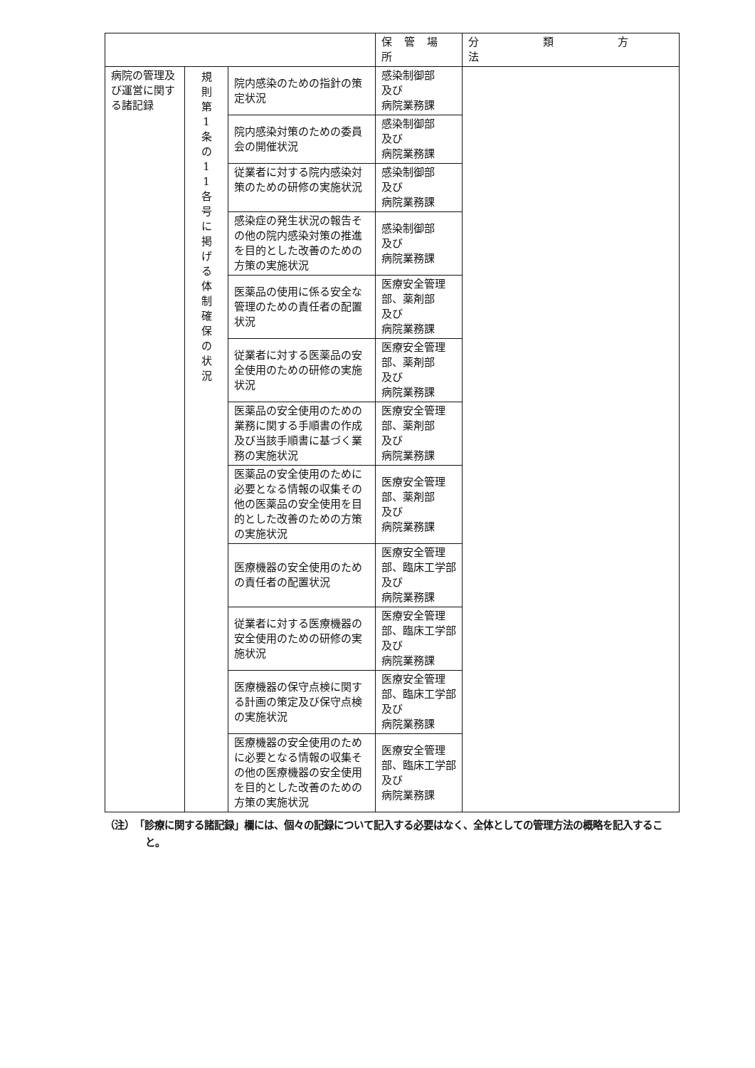| | | | 保 管 場 所 | 分 類 方 法 |
| --- | --- | --- | --- | --- |
| 病院の管理及び運営に関する諸記録 | 規 則 第 1 条 の 1 1 各 号 に 掲 げ る 体 制 確 保 の 状 況 | 院内感染のための指針の策定状況 | 感染制御部 及び 病院業務課 | |
| | | 院内感染対策のための委員会の開催状況 | 感染制御部 及び 病院業務課 | |
| | | 従業者に対する院内感染対策のための研修の実施状況 | 感染制御部 及び 病院業務課 | |
| | | 感染症の発生状況の報告その他の院内感染対策の推進を目的とした改善のための方策の実施状況 | 感染制御部 及び 病院業務課 | |
| | | 医薬品の使用に係る安全な管理のための責任者の配置状況 | 医療安全管理部、薬剤部 及び 病院業務課 | |
| | | 従業者に対する医薬品の安全使用のための研修の実施状況 | 医療安全管理部、薬剤部 及び 病院業務課 | |
| | | 医薬品の安全使用のための業務に関する手順書の作成及び当該手順書に基づく業務の実施状況 | 医療安全管理部、薬剤部 及び 病院業務課 | |
| | | 医薬品の安全使用のために必要となる情報の収集その他の医薬品の安全使用を目的とした改善のための方策の実施状況 | 医療安全管理部、薬剤部 及び 病院業務課 | |
| | | 医療機器の安全使用のための責任者の配置状況 | 医療安全管理部、臨床工学部及び 病院業務課 | |
| | | 従業者に対する医療機器の安全使用のための研修の実施状況 | 医療安全管理部、臨床工学部及び 病院業務課 | |
| | | 医療機器の保守点検に関する計画の策定及び保守点検の実施状況 | 医療安全管理部、臨床工学部及び 病院業務課 | |
| | | 医療機器の安全使用のために必要となる情報の収集その他の医療機器の安全使用を目的とした改善のための方策の実施状況 | 医療安全管理部、臨床工学部及び 病院業務課 | |
（注）　「診療に関する諸記録」欄には、個々の記録について記入する必要はなく、全体としての管理方法の概略を記入すること。